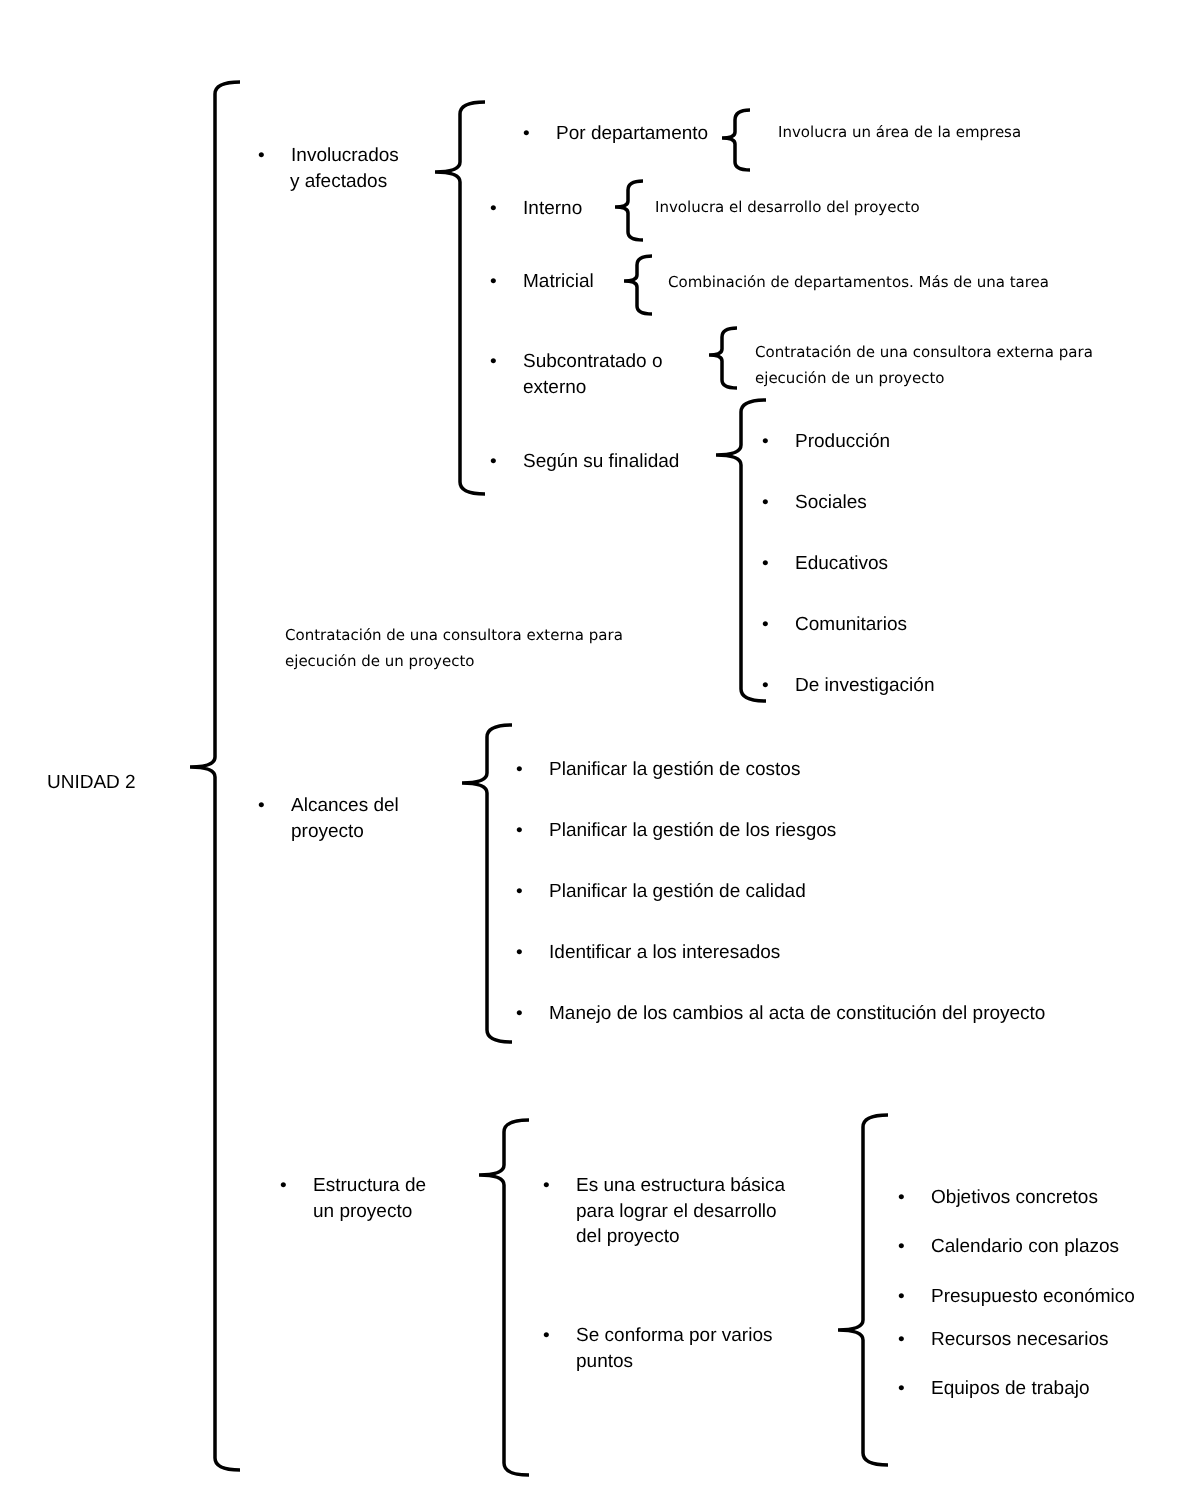• Involucrados
y afectados
• Por departamento
Involucra un área de la empresa
• Interno
Involucra el desarrollo del proyecto
• Matricial
Combinación de departamentos. Más de una tarea
• Subcontratado o
externo
Contratación de una consultora externa para
ejecución de un proyecto
• Según su finalidad
• Producción
• Sociales
• Educativos
Contratación de una consultora externa para
ejecución de un proyecto
• Comunitarios
• De investigación
UNIDAD 2
• Planificar la gestión de costos
• Alcances del
proyecto
• Planificar la gestión de los riesgos
• Planificar la gestión de calidad
• Identificar a los interesados
• Manejo de los cambios al acta de constitución del proyecto
• Estructura de
un proyecto
• Es una estructura básica
para lograr el desarrollo
del proyecto
• Objetivos concretos
• Calendario con plazos
• Presupuesto económico
• Se conforma por varios
puntos
• Recursos necesarios
• Equipos de trabajo